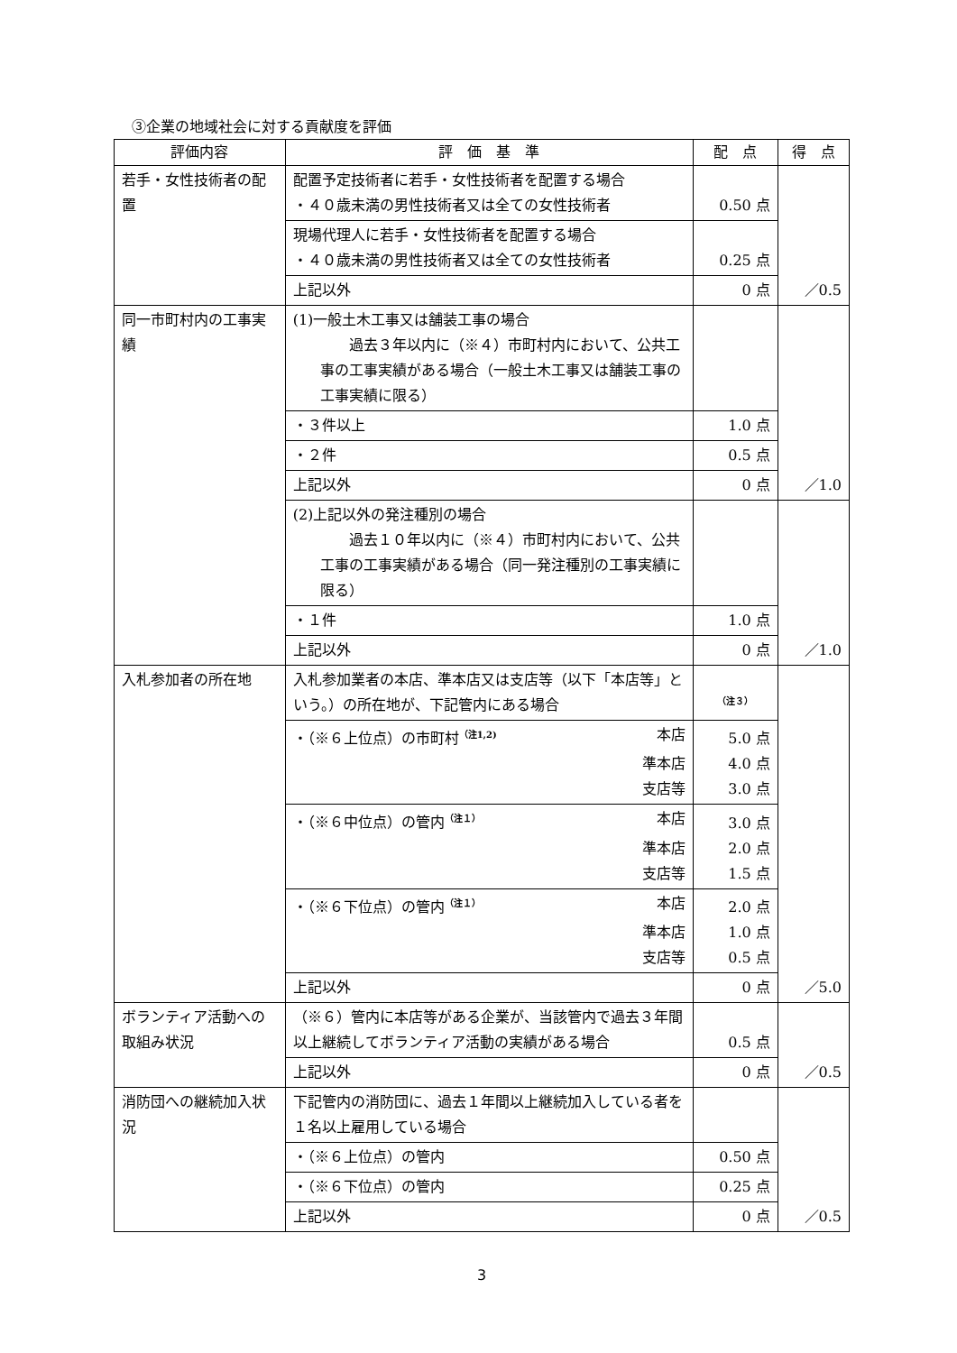③企業の地域社会に対する貢献度を評価
| 評価内容 | 評 価 基 準 | 配 点 | 得 点 |
| --- | --- | --- | --- |
| 若手・女性技術者の配置 | 配置予定技術者に若手・女性技術者を配置する場合 ・４０歳未満の男性技術者又は全ての女性技術者 | 0.50 点 | ／0.5 |
| | 現場代理人に若手・女性技術者を配置する場合 ・４０歳未満の男性技術者又は全ての女性技術者 | 0.25 点 | |
| | 上記以外 | 0 点 | |
| 同一市町村内の工事実績 | (1)一般土木工事又は舗装工事の場合 過去３年以内に（※４）市町村内において、公共工事の工事実績がある場合（一般土木工事又は舗装工事の工事実績に限る） | | ／1.0 |
| | ・３件以上 | 1.0 点 | |
| | ・２件 | 0.5 点 | |
| | 上記以外 | 0 点 | |
| | (2)上記以外の発注種別の場合 過去１０年以内に（※４）市町村内において、公共工事の工事実績がある場合（同一発注種別の工事実績に限る） | | ／1.0 |
| | ・１件 | 1.0 点 | |
| | 上記以外 | 0 点 | |
| 入札参加者の所在地 | 入札参加業者の本店、準本店又は支店等（以下「本店等」という。）の所在地が、下記管内にある場合 | <sup>（注３）</sup> | ／5.0 |
| | ・（※６上位点）の市町村<sup>（注1,2)</sup> 本店 準本店 支店等 | 5.0 点 4.0 点 3.0 点 | |
| | ・（※６中位点）の管内<sup>（注１）</sup> 本店 準本店 支店等 | 3.0 点 2.0 点 1.5 点 | |
| | ・（※６下位点）の管内<sup>（注１）</sup> 本店 準本店 支店等 | 2.0 点 1.0 点 0.5 点 | |
| | 上記以外 | 0 点 | |
| ボランティア活動への取組み状況 | （※６）管内に本店等がある企業が、当該管内で過去３年間以上継続してボランティア活動の実績がある場合 | 0.5 点 | ／0.5 |
| | 上記以外 | 0 点 | |
| 消防団への継続加入状況 | 下記管内の消防団に、過去１年間以上継続加入している者を１名以上雇用している場合 | | ／0.5 |
| | ・（※６上位点）の管内 | 0.50 点 | |
| | ・（※６下位点）の管内 | 0.25 点 | |
| | 上記以外 | 0 点 | |
3